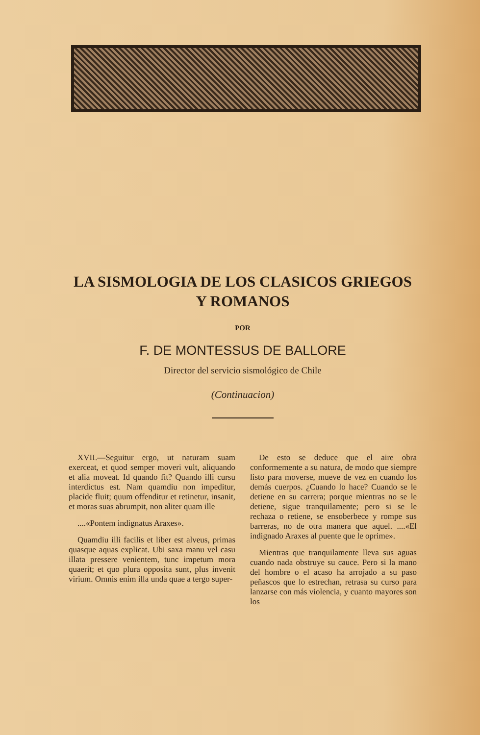LA SISMOLOGIA DE LOS CLASICOS GRIEGOS
Y ROMANOS
POR
F. DE MONTESSUS DE BALLORE
Director del servicio sismológico de Chile
(Continuacion)
XVII.—Seguitur ergo, ut naturam suam exerceat, et quod semper moveri vult, aliquando et alia moveat. Id quando fit? Quando illi cursu interdictus est. Nam quamdiu non impeditur, placide fluit; quum offenditur et retinetur, insanit, et moras suas abrumpit, non aliter quam ille
....«Pontem indignatus Araxes».
Quamdiu illi facilis et liber est alveus, primas quasque aquas explicat. Ubi saxa manu vel casu illata pressere venientem, tunc impetum mora quaerit; et quo plura opposita sunt, plus invenit virium. Omnis enim illa unda quae a tergo super-
De esto se deduce que el aire obra conformemente a su natura, de modo que siempre listo para moverse, mueve de vez en cuando los demás cuerpos. ¿Cuando lo hace? Cuando se le detiene en su carrera; porque mientras no se le detiene, sigue tranquilamente; pero si se le rechaza o retiene, se ensoberbece y rompe sus barreras, no de otra manera que aquel. ....«El indignado Araxes al puente que le oprime».
Mientras que tranquilamente lleva sus aguas cuando nada obstruye su cauce. Pero si la mano del hombre o el acaso ha arrojado a su paso peñascos que lo estrechan, retrasa su curso para lanzarse con más violencia, y cuanto mayores son los